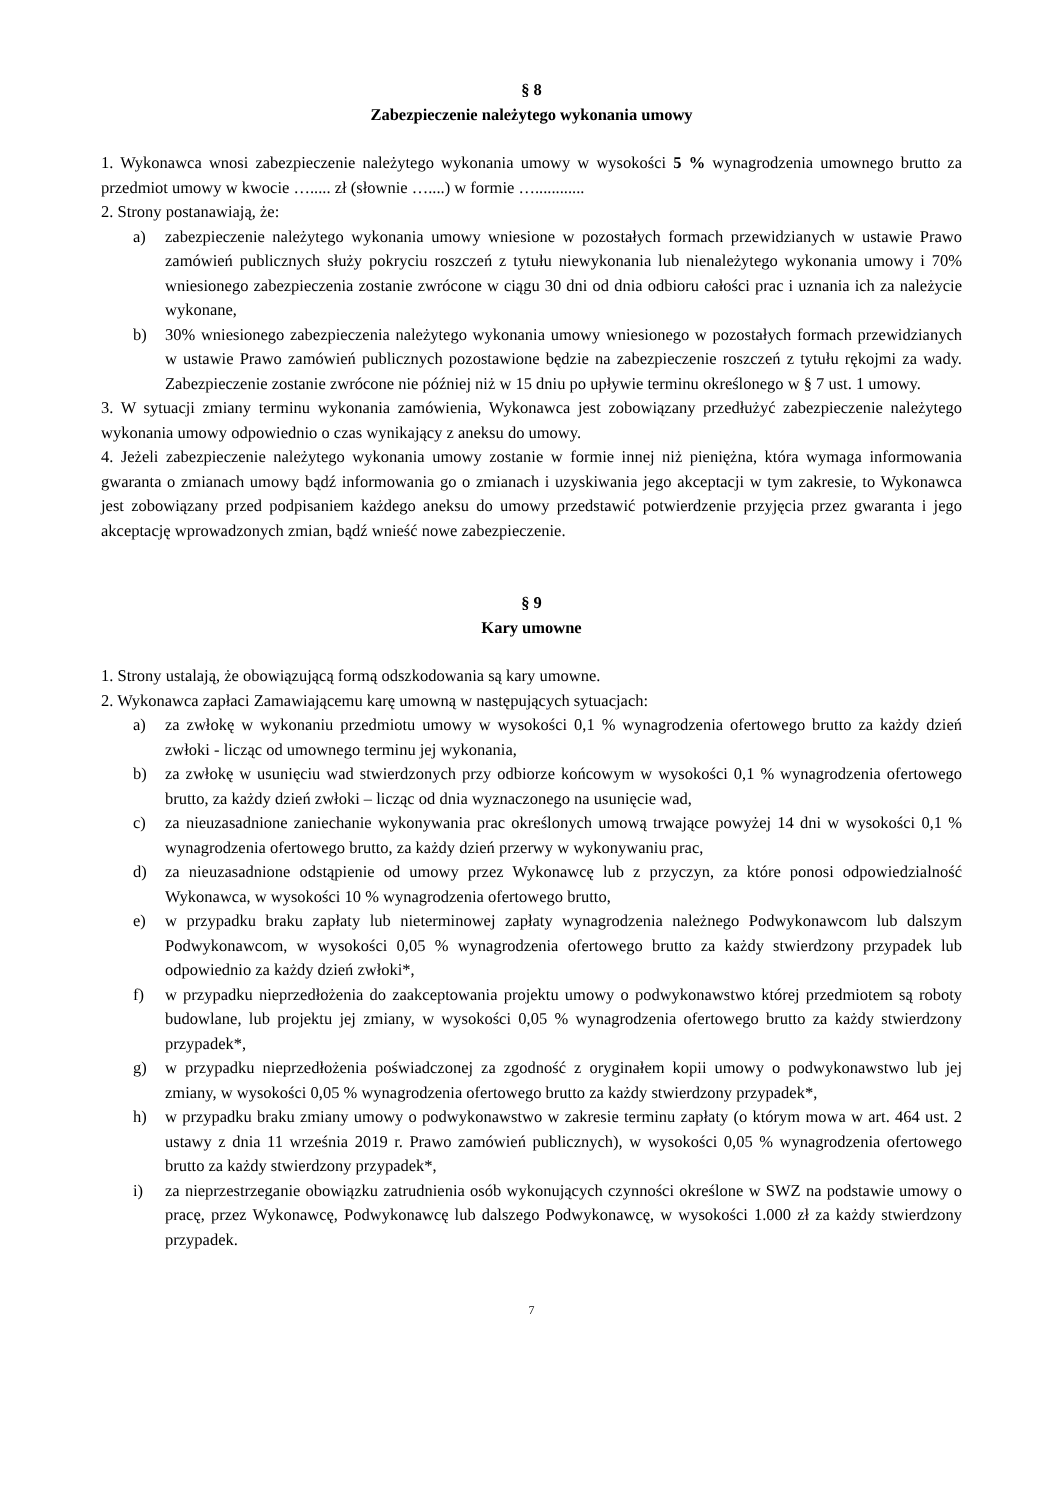§ 8
Zabezpieczenie należytego wykonania umowy
1. Wykonawca wnosi zabezpieczenie należytego wykonania umowy w wysokości 5 % wynagrodzenia umownego brutto za przedmiot umowy w kwocie …..... zł (słownie …....) w formie …............
2. Strony postanawiają, że:
a) zabezpieczenie należytego wykonania umowy wniesione w pozostałych formach przewidzianych w ustawie Prawo zamówień publicznych służy pokryciu roszczeń z tytułu niewykonania lub nienależytego wykonania umowy i 70% wniesionego zabezpieczenia zostanie zwrócone w ciągu 30 dni od dnia odbioru całości prac i uznania ich za należycie wykonane,
b) 30% wniesionego zabezpieczenia należytego wykonania umowy wniesionego w pozostałych formach przewidzianych w ustawie Prawo zamówień publicznych pozostawione będzie na zabezpieczenie roszczeń z tytułu rękojmi za wady. Zabezpieczenie zostanie zwrócone nie później niż w 15 dniu po upływie terminu określonego w § 7 ust. 1 umowy.
3. W sytuacji zmiany terminu wykonania zamówienia, Wykonawca jest zobowiązany przedłużyć zabezpieczenie należytego wykonania umowy odpowiednio o czas wynikający z aneksu do umowy.
4. Jeżeli zabezpieczenie należytego wykonania umowy zostanie w formie innej niż pieniężna, która wymaga informowania gwaranta o zmianach umowy bądź informowania go o zmianach i uzyskiwania jego akceptacji w tym zakresie, to Wykonawca jest zobowiązany przed podpisaniem każdego aneksu do umowy przedstawić potwierdzenie przyjęcia przez gwaranta i jego akceptację wprowadzonych zmian, bądź wnieść nowe zabezpieczenie.
§ 9
Kary umowne
1. Strony ustalają, że obowiązującą formą odszkodowania są kary umowne.
2. Wykonawca zapłaci Zamawiającemu karę umowną w następujących sytuacjach:
a) za zwłokę w wykonaniu przedmiotu umowy w wysokości 0,1 % wynagrodzenia ofertowego brutto za każdy dzień zwłoki - licząc od umownego terminu jej wykonania,
b) za zwłokę w usunięciu wad stwierdzonych przy odbiorze końcowym w wysokości 0,1 % wynagrodzenia ofertowego brutto, za każdy dzień zwłoki – licząc od dnia wyznaczonego na usunięcie wad,
c) za nieuzasadnione zaniechanie wykonywania prac określonych umową trwające powyżej 14 dni w wysokości 0,1 % wynagrodzenia ofertowego brutto, za każdy dzień przerwy w wykonywaniu prac,
d) za nieuzasadnione odstąpienie od umowy przez Wykonawcę lub z przyczyn, za które ponosi odpowiedzialność Wykonawca, w wysokości 10 % wynagrodzenia ofertowego brutto,
e) w przypadku braku zapłaty lub nieterminowej zapłaty wynagrodzenia należnego Podwykonawcom lub dalszym Podwykonawcom, w wysokości 0,05 % wynagrodzenia ofertowego brutto za każdy stwierdzony przypadek lub odpowiednio za każdy dzień zwłoki*,
f) w przypadku nieprzedłożenia do zaakceptowania projektu umowy o podwykonawstwo której przedmiotem są roboty budowlane, lub projektu jej zmiany, w wysokości 0,05 % wynagrodzenia ofertowego brutto za każdy stwierdzony przypadek*,
g) w przypadku nieprzedłożenia poświadczonej za zgodność z oryginałem kopii umowy o podwykonawstwo lub jej zmiany, w wysokości 0,05 % wynagrodzenia ofertowego brutto za każdy stwierdzony przypadek*,
h) w przypadku braku zmiany umowy o podwykonawstwo w zakresie terminu zapłaty (o którym mowa w art. 464 ust. 2 ustawy z dnia 11 września 2019 r. Prawo zamówień publicznych), w wysokości 0,05 % wynagrodzenia ofertowego brutto za każdy stwierdzony przypadek*,
i) za nieprzestrzeganie obowiązku zatrudnienia osób wykonujących czynności określone w SWZ na podstawie umowy o pracę, przez Wykonawcę, Podwykonawcę lub dalszego Podwykonawcę, w wysokości 1.000 zł za każdy stwierdzony przypadek.
7